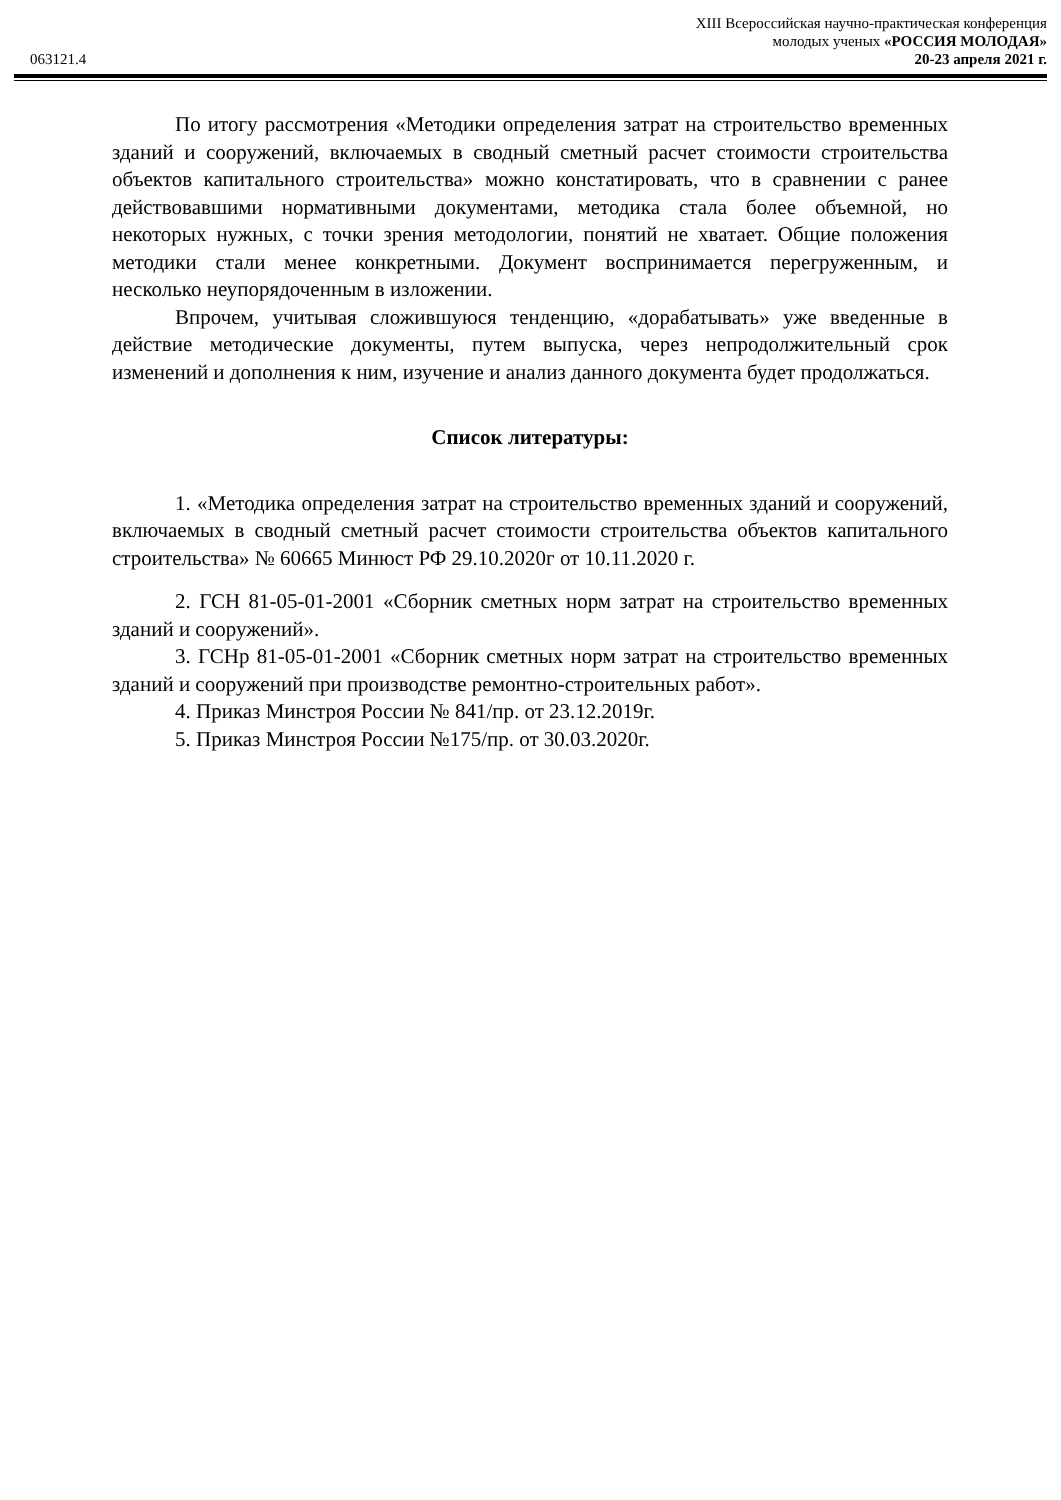XIII Всероссийская научно-практическая конференция
молодых ученых «РОССИЯ МОЛОДАЯ»
063121.4 20-23 апреля 2021 г.
По итогу рассмотрения «Методики определения затрат на строительство временных зданий и сооружений, включаемых в сводный сметный расчет стоимости строительства объектов капитального строительства» можно констатировать, что в сравнении с ранее действовавшими нормативными документами, методика стала более объемной, но некоторых нужных, с точки зрения методологии, понятий не хватает. Общие положения методики стали менее конкретными. Документ воспринимается перегруженным, и несколько неупорядоченным в изложении.
Впрочем, учитывая сложившуюся тенденцию, «дорабатывать» уже введенные в действие методические документы, путем выпуска, через непродолжительный срок изменений и дополнения к ним, изучение и анализ данного документа будет продолжаться.
Список литературы:
1. «Методика определения затрат на строительство временных зданий и сооружений, включаемых в сводный сметный расчет стоимости строительства объектов капитального строительства» № 60665 Минюст РФ 29.10.2020г от 10.11.2020 г.
2. ГСН 81-05-01-2001 «Сборник сметных норм затрат на строительство временных зданий и сооружений».
3. ГСНр 81-05-01-2001 «Сборник сметных норм затрат на строительство временных зданий и сооружений при производстве ремонтно-строительных работ».
4. Приказ Минстроя России № 841/пр. от 23.12.2019г.
5. Приказ Минстроя России №175/пр. от 30.03.2020г.